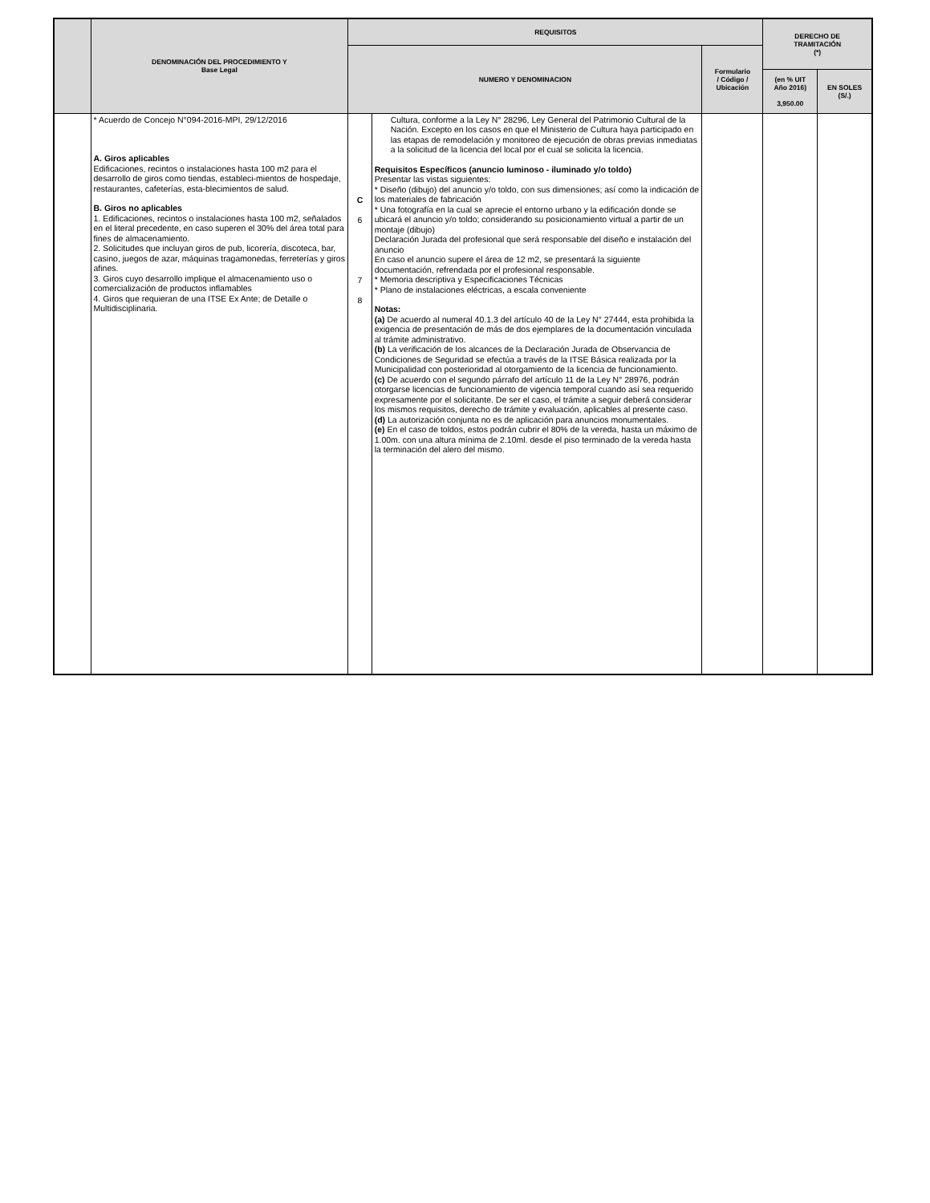| | DENOMINACIÓN DEL PROCEDIMIENTO Y Base Legal | REQUISITOS | | | DERECHO DE TRAMITACIÓN (*) | |
| --- | --- | --- | --- | --- | --- | --- |
| | | NUMERO Y DENOMINACION | | Formulario / Código / Ubicación | | |
| | | | | | (en % UIT Año 2016) 3,950.00 | EN SOLES (S/.) |
| | * Acuerdo de Concejo N°094-2016-MPI, 29/12/2016 A. Giros aplicables Edificaciones, recintos o instalaciones hasta 100 m2 para el desarrollo de giros como tiendas, estableci-mientos de hospedaje, restaurantes, cafeterías, esta-blecimientos de salud. B. Giros no aplicables 1. Edificaciones, recintos o instalaciones hasta 100 m2, señalados en el literal precedente, en caso superen el 30% del área total para fines de almacenamiento. 2. Solicitudes que incluyan giros de pub, licorería, discoteca, bar, casino, juegos de azar, máquinas tragamonedas, ferreterías y giros afines. 3. Giros cuyo desarrollo implique el almacenamiento uso o comercialización de productos inflamables 4. Giros que requieran de una ITSE Ex Ante; de Detalle o Multidisciplinaria. | C 6 7 8 | Cultura, conforme a la Ley N° 28296, Ley General del Patrimonio Cultural de la Nación. Excepto en los casos en que el Ministerio de Cultura haya participado en las etapas de remodelación y monitoreo de ejecución de obras previas inmediatas a la solicitud de la licencia del local por el cual se solicita la licencia. Requisitos Específicos (anuncio luminoso - iluminado y/o toldo) Presentar las vistas siguientes: * Diseño (dibujo) del anuncio y/o toldo, con sus dimensiones; así como la indicación de los materiales de fabricación * Una fotografía en la cual se aprecie el entorno urbano y la edificación donde se ubicará el anuncio y/o toldo; considerando su posicionamiento virtual a partir de un montaje (dibujo) Declaración Jurada del profesional que será responsable del diseño e instalación del anuncio En caso el anuncio supere el área de 12 m2, se presentará la siguiente documentación, refrendada por el profesional responsable. * Memoria descriptiva y Especificaciones Técnicas * Plano de instalaciones eléctricas, a escala conveniente Notas: (a) De acuerdo al numeral 40.1.3 del artículo 40 de la Ley N° 27444, esta prohibida la exigencia de presentación de más de dos ejemplares de la documentación vinculada al trámite administrativo. (b) La verificación de los alcances de la Declaración Jurada de Observancia de Condiciones de Seguridad se efectúa a través de la ITSE Básica realizada por la Municipalidad con posterioridad al otorgamiento de la licencia de funcionamiento. (c) De acuerdo con el segundo párrafo del artículo 11 de la Ley N° 28976, podrán otorgarse licencias de funcionamiento de vigencia temporal cuando así sea requerido expresamente por el solicitante. De ser el caso, el trámite a seguir deberá considerar los mismos requisitos, derecho de trámite y evaluación, aplicables al presente caso. (d) La autorización conjunta no es de aplicación para anuncios monumentales. (e) En el caso de toldos, estos podrán cubrir el 80% de la vereda, hasta un máximo de 1.00m. con una altura mínima de 2.10ml. desde el piso terminado de la vereda hasta la terminación del alero del mismo. | | | |